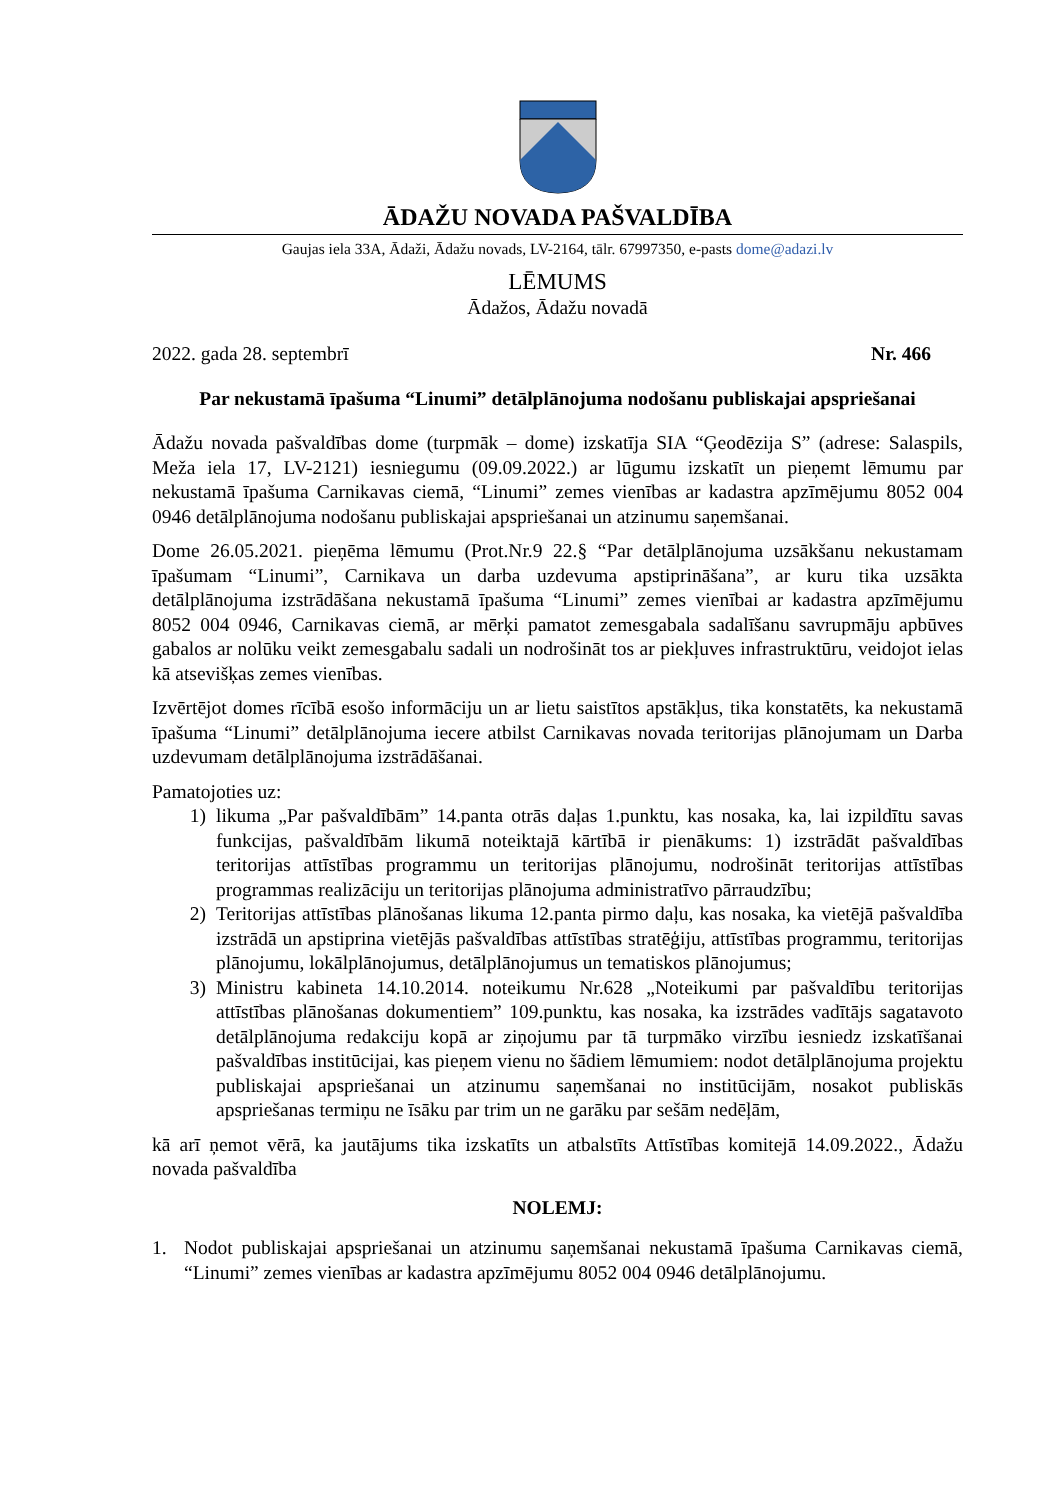ĀDAŽU NOVADA PAŠVALDĪBA
Gaujas iela 33A, Ādaži, Ādažu novads, LV-2164, tālr. 67997350, e-pasts dome@adazi.lv
LĒMUMS
Ādažos, Ādažu novadā
2022. gada 28. septembrī Nr. 466
Par nekustamā īpašuma “Linumi” detālplānojuma nodošanu publiskajai apspriešanai
Ādažu novada pašvaldības dome (turpmāk – dome) izskatīja SIA “Ģeodēzija S” (adrese: Salaspils, Meža iela 17, LV-2121) iesniegumu (09.09.2022.) ar lūgumu izskatīt un pieņemt lēmumu par nekustamā īpašuma Carnikavas ciemā, “Linumi” zemes vienības ar kadastra apzīmējumu 8052 004 0946 detālplānojuma nodošanu publiskajai apspriešanai un atzinumu saņemšanai.
Dome 26.05.2021. pieņēma lēmumu (Prot.Nr.9 22.§ “Par detālplānojuma uzsākšanu nekustamam īpašumam “Linumi”, Carnikava un darba uzdevuma apstiprināšana”, ar kuru tika uzsākta detālplānojuma izstrādāšana nekustamā īpašuma “Linumi” zemes vienībai ar kadastra apzīmējumu 8052 004 0946, Carnikavas ciemā, ar mērķi pamatot zemesgabala sadalīšanu savrupmāju apbūves gabalos ar nolūku veikt zemesgabalu sadali un nodrošināt tos ar piekļuves infrastruktūru, veidojot ielas kā atsevišķas zemes vienības.
Izvērtējot domes rīcībā esošo informāciju un ar lietu saistītos apstākļus, tika konstatēts, ka nekustamā īpašuma “Linumi” detālplānojuma iecere atbilst Carnikavas novada teritorijas plānojumam un Darba uzdevumam detālplānojuma izstrādāšanai.
Pamatojoties uz:
1) likuma „Par pašvaldībām” 14.panta otrās daļas 1.punktu, kas nosaka, ka, lai izpildītu savas funkcijas, pašvaldībām likumā noteiktajā kārtībā ir pienākums: 1) izstrādāt pašvaldības teritorijas attīstības programmu un teritorijas plānojumu, nodrošināt teritorijas attīstības programmas realizāciju un teritorijas plānojuma administratīvo pārraudzību;
2) Teritorijas attīstības plānošanas likuma 12.panta pirmo daļu, kas nosaka, ka vietējā pašvaldība izstrādā un apstiprina vietējās pašvaldības attīstības stratēģiju, attīstības programmu, teritorijas plānojumu, lokālplānojumus, detālplānojumus un tematiskos plānojumus;
3) Ministru kabineta 14.10.2014. noteikumu Nr.628 „Noteikumi par pašvaldību teritorijas attīstības plānošanas dokumentiem” 109.punktu, kas nosaka, ka izstrādes vadītājs sagatavoto detālplānojuma redakciju kopā ar ziņojumu par tā turpmāko virzību iesniedz izskatīšanai pašvaldības institūcijai, kas pieņem vienu no šādiem lēmumiem: nodot detālplānojuma projektu publiskajai apspriešanai un atzinumu saņemšanai no institūcijām, nosakot publiskās apspriešanas termiņu ne īsāku par trim un ne garāku par sešām nedēļām,
kā arī ņemot vērā, ka jautājums tika izskatīts un atbalstīts Attīstības komitejā 14.09.2022., Ādažu novada pašvaldība
NOLEMJ:
1. Nodot publiskajai apspriešanai un atzinumu saņemšanai nekustamā īpašuma Carnikavas ciemā, “Linumi” zemes vienības ar kadastra apzīmējumu 8052 004 0946 detālplānojumu.